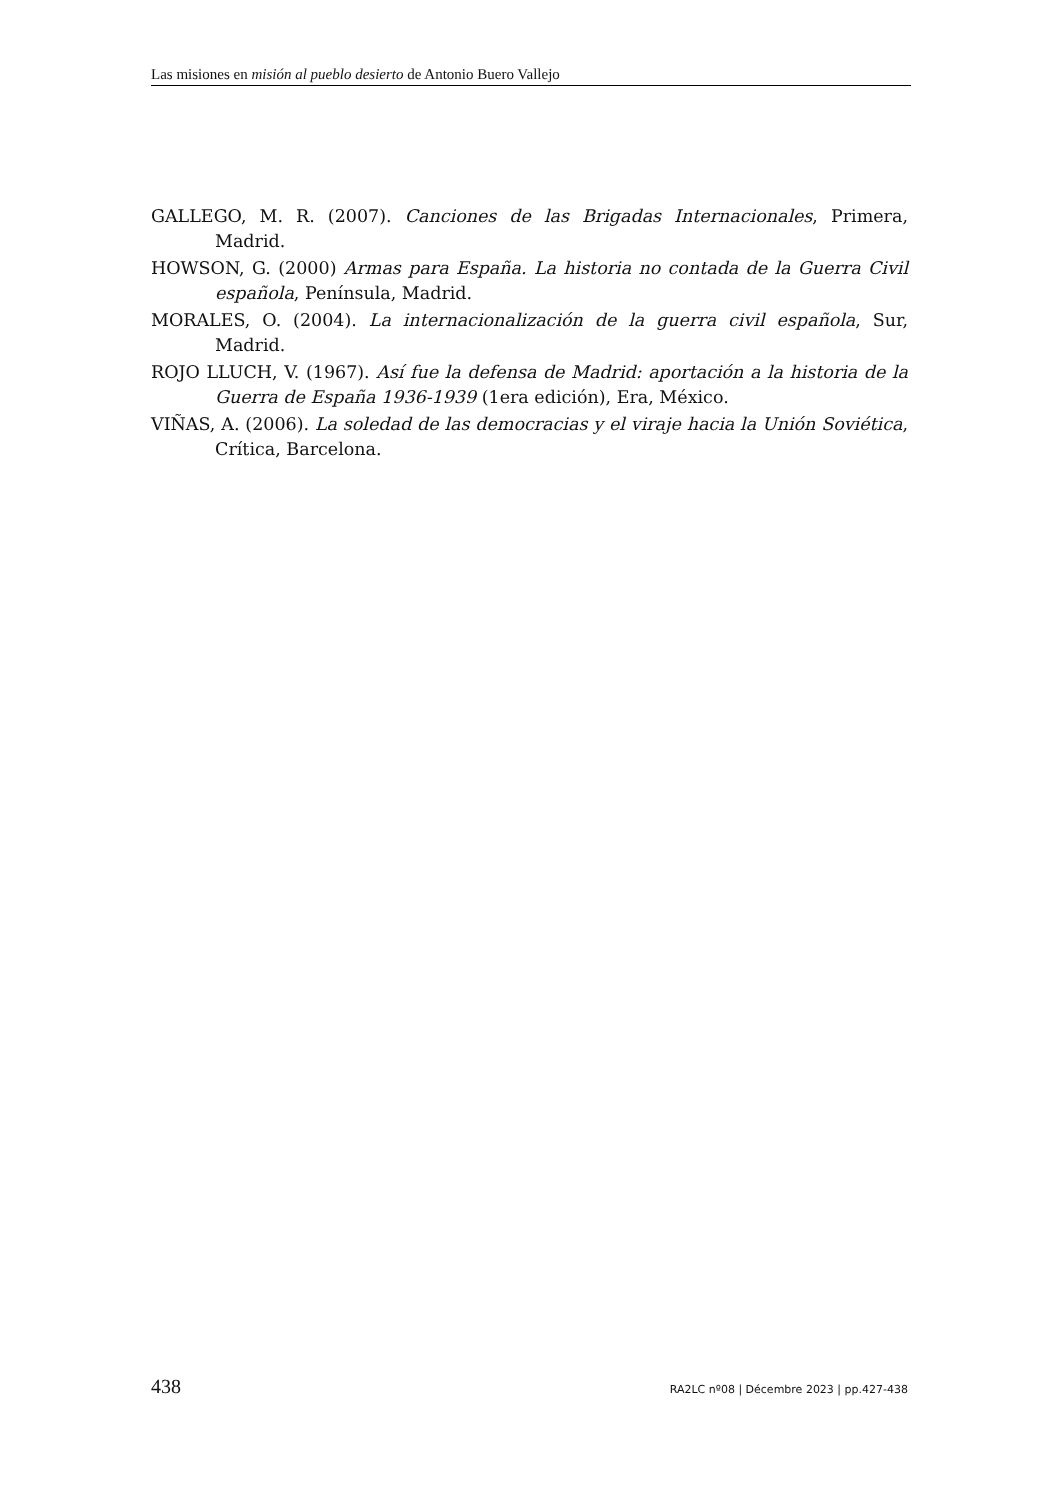Las misiones en misión al pueblo desierto de Antonio Buero Vallejo
GALLEGO, M. R. (2007). Canciones de las Brigadas Internacionales, Primera, Madrid.
HOWSON, G. (2000) Armas para España. La historia no contada de la Guerra Civil española, Península, Madrid.
MORALES, O. (2004). La internacionalización de la guerra civil española, Sur, Madrid.
ROJO LLUCH, V. (1967). Así fue la defensa de Madrid: aportación a la historia de la Guerra de España 1936-1939 (1era edición), Era, México.
VIÑAS, A. (2006). La soledad de las democracias y el viraje hacia la Unión Soviética, Crítica, Barcelona.
438 RA2LC nº08 | Décembre 2023 | pp.427-438